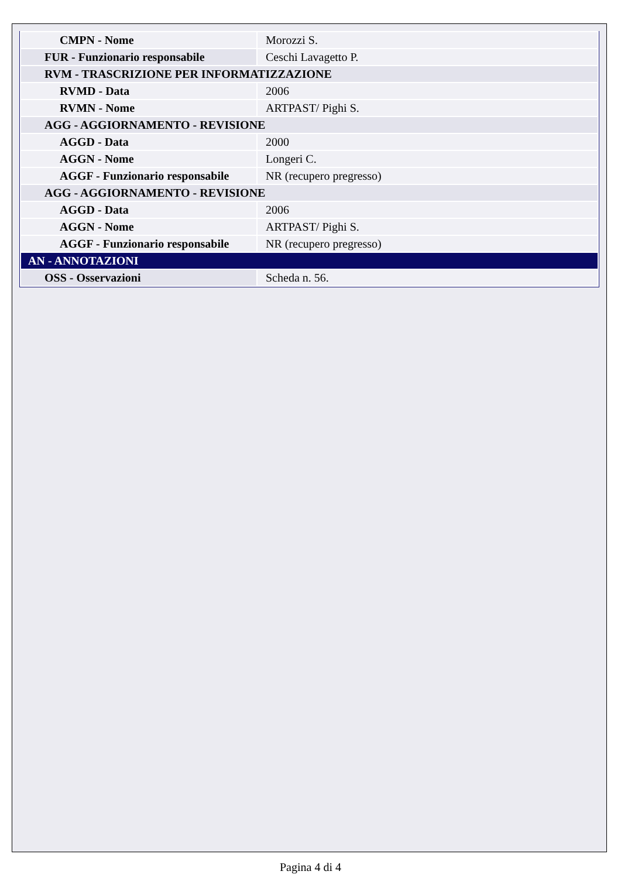| CMPN - Nome | Morozzi S. |
| FUR - Funzionario responsabile | Ceschi Lavagetto P. |
| RVM - TRASCRIZIONE PER INFORMATIZZAZIONE | |
| RVMD - Data | 2006 |
| RVMN - Nome | ARTPAST/ Pighi S. |
| AGG - AGGIORNAMENTO - REVISIONE | |
| AGGD - Data | 2000 |
| AGGN - Nome | Longeri C. |
| AGGF - Funzionario responsabile | NR (recupero pregresso) |
| AGG - AGGIORNAMENTO - REVISIONE | |
| AGGD - Data | 2006 |
| AGGN - Nome | ARTPAST/ Pighi S. |
| AGGF - Funzionario responsabile | NR (recupero pregresso) |
| AN - ANNOTAZIONI | |
| OSS - Osservazioni | Scheda n. 56. |
Pagina 4 di 4